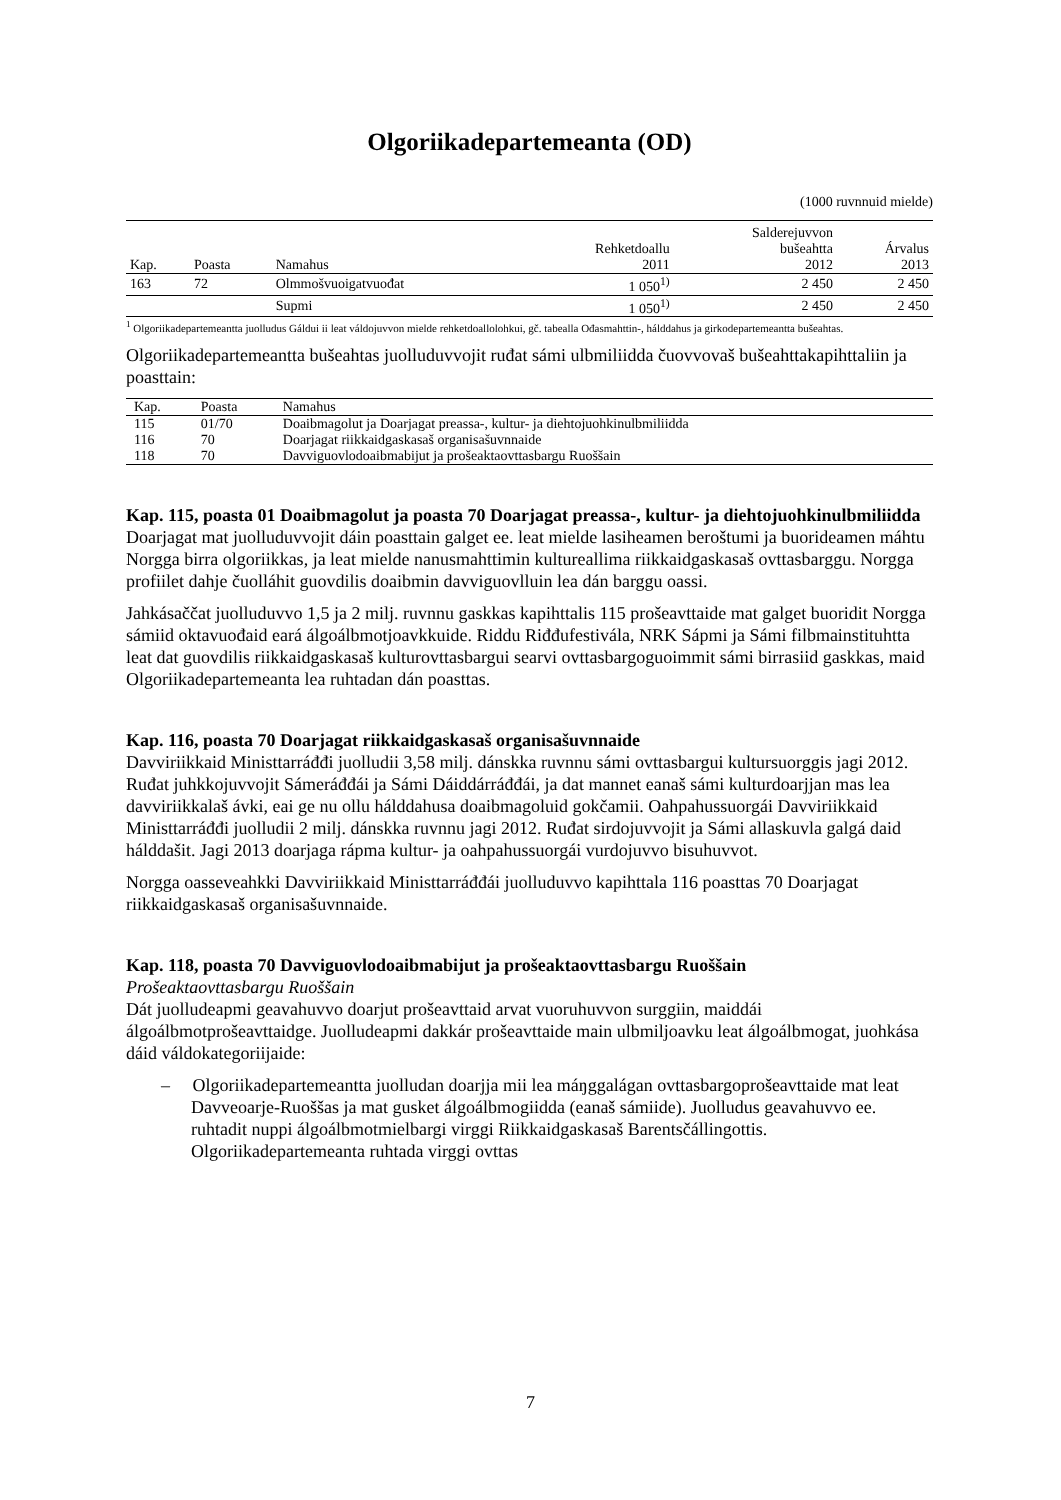Olgoriikadepartemeanta (OD)
(1000 ruvnnuid mielde)
| | | | | Salderejuvvon | |
| --- | --- | --- | --- | --- | --- |
| | | | Rehketdoallu | bušeahtta | Árvalus |
| Kap. | Poasta | Namahus | 2011 | 2012 | 2013 |
| 163 | 72 | Olmmošvuoigatvuođat | 1 050<sup>1)</sup> | 2 450 | 2 450 |
| | | Supmi | 1 050<sup>1)</sup> | 2 450 | 2 450 |
<sup>1</sup> Olgoriikadepartemeantta juolludus Gáldui ii leat váldojuvvon mielde rehketdoallolohkui, gč. tabealla Ođasmahttin-, hálddahus ja girkodepartemeantta bušeahtas.
Olgoriikadepartemeantta bušeahtas juolluduvvojit ruđat sámi ulbmiliidda čuovvovaš bušeahttakapihttaliin ja poasttain:
| Kap. | Poasta | Namahus |
| --- | --- | --- |
| 115 | 01/70 | Doaibmagolut ja Doarjagat preassa-, kultur- ja diehtojuohkinulbmiliidda |
| 116 | 70 | Doarjagat riikkaidgaskasaš organisašuvnnaide |
| 118 | 70 | Davviguovlodoaibmabijut ja prošeaktaovttasbargu Ruoššain |
Kap. 115, poasta 01 Doaibmagolut ja poasta 70 Doarjagat preassa-, kultur- ja diehtojuohkinulbmiliidda
Doarjagat mat juolluduvvojit dáin poasttain galget ee. leat mielde lasiheamen beroštumi ja buorideamen máhtu Norgga birra olgoriikkas, ja leat mielde nanusmahttimin kultureallima riikkaidgaskasaš ovttasbarggu. Norgga profiilet dahje čuolláhit guovdilis doaibmin davviguovlluin lea dán barggu oassi.
Jahkásaččat juolluduvvo 1,5 ja 2 milj. ruvnnu gaskkas kapihttalis 115 prošeavttaide mat galget buoridit Norgga sámiid oktavuođaid eará álgoálbmotjoavkkuide. Riddu Riđđufestivála, NRK Sápmi ja Sámi filbmainstituhtta leat dat guovdilis riikkaidgaskasaš kulturovttasbargui searvi ovttasbargoguoimmit sámi birrasiid gaskkas, maid Olgoriikadepartemeanta lea ruhtadan dán poasttas.
Kap. 116, poasta 70 Doarjagat riikkaidgaskasaš organisašuvnnaide
Davviriikkaid Ministtarráđđi juolludii 3,58 milj. dánskka ruvnnu sámi ovttasbargui kultursuorggis jagi 2012. Ruđat juhkkojuvvojit Sámeráđđái ja Sámi Dáiddárráđđái, ja dat mannet eanaš sámi kulturdoarjjan mas lea davviriikkalaš ávki, eai ge nu ollu hálddahusa doaibmagoluid gokčamii. Oahpahussuorgái Davviriikkaid Ministtarráđđi juolludii 2 milj. dánskka ruvnnu jagi 2012. Ruđat sirdojuvvojit ja Sámi allaskuvla galgá daid hálddašit. Jagi 2013 doarjaga rápma kultur- ja oahpahussuorgái vurdojuvvo bisuhuvvot.
Norgga oasseveahkki Davviriikkaid Ministtarráđđái juolluduvvo kapihttala 116 poasttas 70 Doarjagat riikkaidgaskasaš organisašuvnnaide.
Kap. 118, poasta 70 Davviguovlodoaibmabijut ja prošeaktaovttasbargu Ruoššain
Prošeaktaovttasbargu Ruoššain
Dát juolludeapmi geavahuvvo doarjut prošeavttaid arvat vuoruhuvvon surggiin, maiddái álgoálbmotprošeavttaidge. Juolludeapmi dakkár prošeavttaide main ulbmiljoavku leat álgoálbmogat, juohkása dáid váldokategoriijaide:
– Olgoriikadepartemeantta juolludan doarjja mii lea máŋggalágan ovttasbargoprošeavttaide mat leat Davveoarje-Ruoššas ja mat gusket álgoálbmogiidda (eanaš sámiide). Juolludus geavahuvvo ee. ruhtadit nuppi álgoálbmotmielbargi virggi Riikkaidgaskasaš Barentsčállingottis. Olgoriikadepartemeanta ruhtada virggi ovttas
7